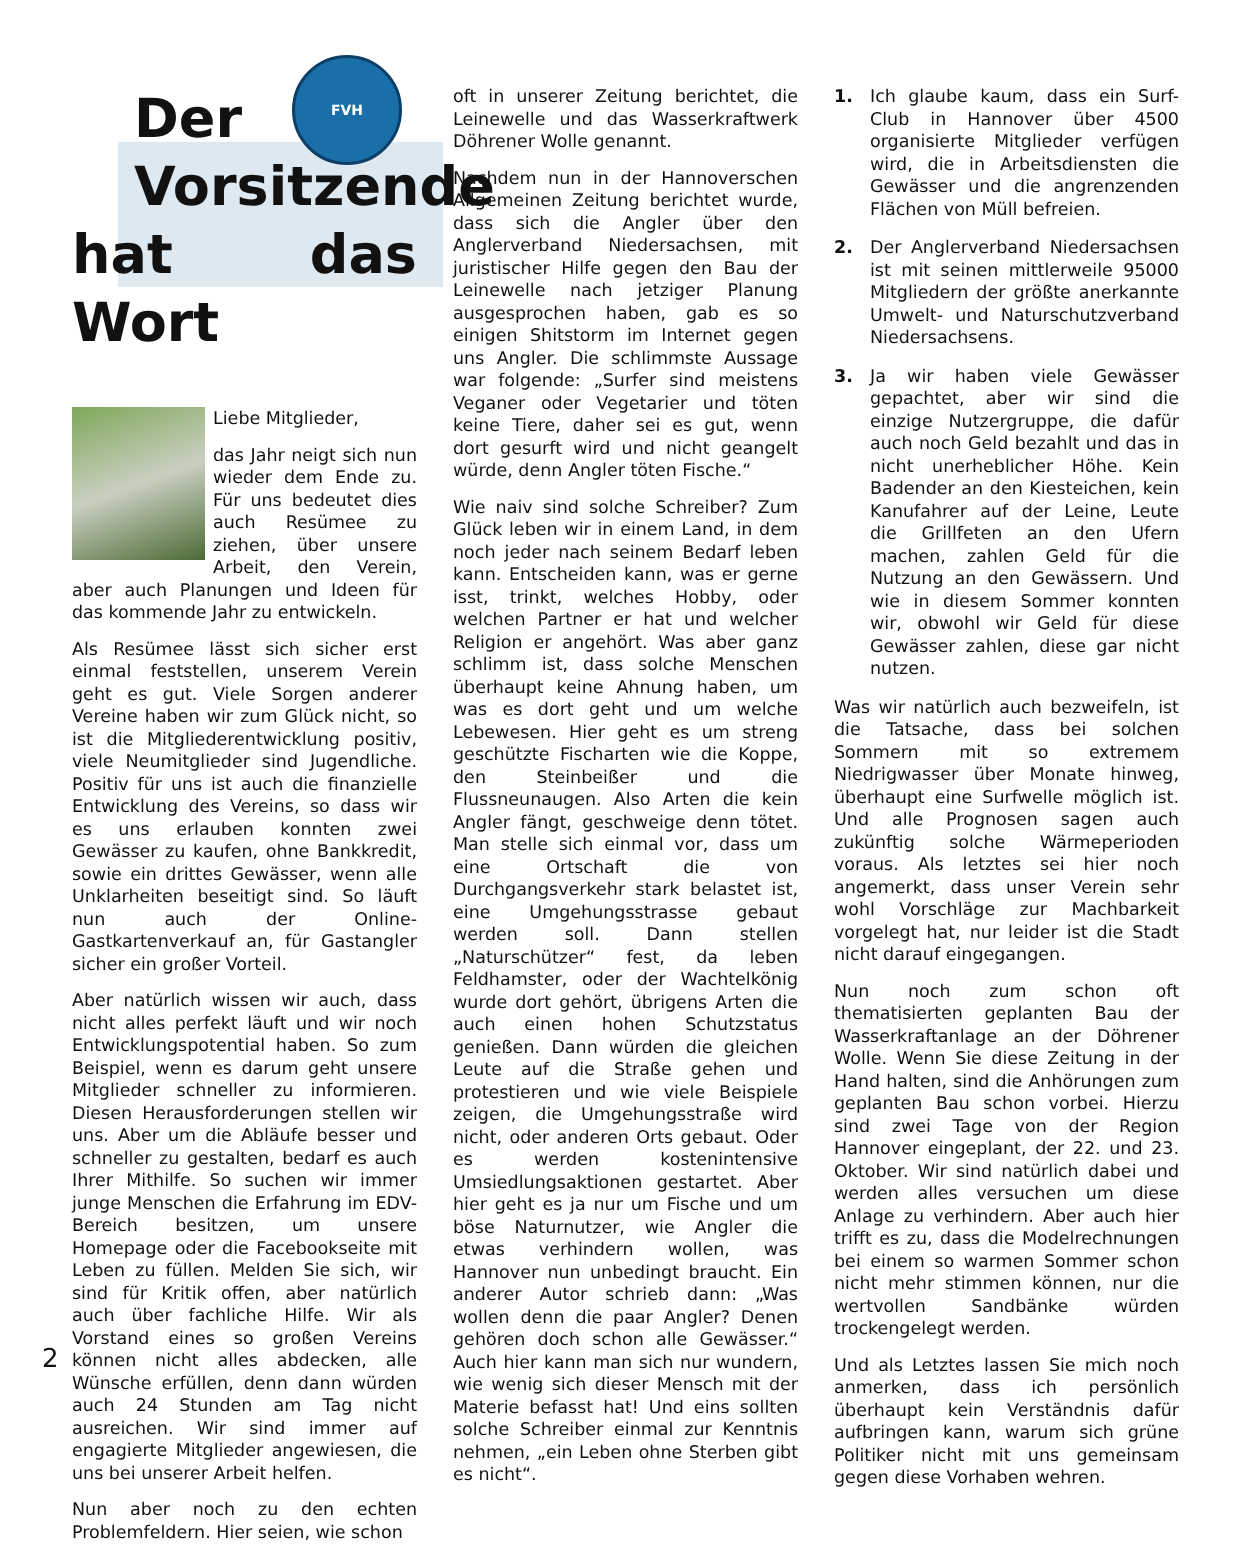FVH
Der
Vorsitzende
hat das Wort
Liebe Mitglieder,
das Jahr neigt sich nun wieder dem Ende zu. Für uns bedeutet dies auch Resümee zu ziehen, über unsere Arbeit, den Verein, aber auch Planungen und Ideen für das kommende Jahr zu entwickeln.
Als Resümee lässt sich sicher erst einmal feststellen, unserem Verein geht es gut. Viele Sorgen anderer Vereine haben wir zum Glück nicht, so ist die Mitgliederentwicklung positiv, viele Neumitglieder sind Jugendliche. Positiv für uns ist auch die finanzielle Entwicklung des Vereins, so dass wir es uns erlauben konnten zwei Gewässer zu kaufen, ohne Bankkredit, sowie ein drittes Gewässer, wenn alle Unklarheiten beseitigt sind. So läuft nun auch der Online-Gastkartenverkauf an, für Gastangler sicher ein großer Vorteil.
Aber natürlich wissen wir auch, dass nicht alles perfekt läuft und wir noch Entwicklungspotential haben. So zum Beispiel, wenn es darum geht unsere Mitglieder schneller zu informieren. Diesen Herausforderungen stellen wir uns. Aber um die Abläufe besser und schneller zu gestalten, bedarf es auch Ihrer Mithilfe. So suchen wir immer junge Menschen die Erfahrung im EDV-Bereich besitzen, um unsere Homepage oder die Facebookseite mit Leben zu füllen. Melden Sie sich, wir sind für Kritik offen, aber natürlich auch über fachliche Hilfe. Wir als Vorstand eines so großen Vereins können nicht alles abdecken, alle Wünsche erfüllen, denn dann würden auch 24 Stunden am Tag nicht ausreichen. Wir sind immer auf engagierte Mitglieder angewiesen, die uns bei unserer Arbeit helfen.
Nun aber noch zu den echten Problemfeldern. Hier seien, wie schon
oft in unserer Zeitung berichtet, die Leinewelle und das Wasserkraftwerk Döhrener Wolle genannt.
Nachdem nun in der Hannoverschen Allgemeinen Zeitung berichtet wurde, dass sich die Angler über den Anglerverband Niedersachsen, mit juristischer Hilfe gegen den Bau der Leinewelle nach jetziger Planung ausgesprochen haben, gab es so einigen Shitstorm im Internet gegen uns Angler. Die schlimmste Aussage war folgende: „Surfer sind meistens Veganer oder Vegetarier und töten keine Tiere, daher sei es gut, wenn dort gesurft wird und nicht geangelt würde, denn Angler töten Fische.“
Wie naiv sind solche Schreiber? Zum Glück leben wir in einem Land, in dem noch jeder nach seinem Bedarf leben kann. Entscheiden kann, was er gerne isst, trinkt, welches Hobby, oder welchen Partner er hat und welcher Religion er angehört. Was aber ganz schlimm ist, dass solche Menschen überhaupt keine Ahnung haben, um was es dort geht und um welche Lebewesen. Hier geht es um streng geschützte Fischarten wie die Koppe, den Steinbeißer und die Flussneunaugen. Also Arten die kein Angler fängt, geschweige denn tötet. Man stelle sich einmal vor, dass um eine Ortschaft die von Durchgangsverkehr stark belastet ist, eine Umgehungsstrasse gebaut werden soll. Dann stellen „Naturschützer“ fest, da leben Feldhamster, oder der Wachtelkönig wurde dort gehört, übrigens Arten die auch einen hohen Schutzstatus genießen. Dann würden die gleichen Leute auf die Straße gehen und protestieren und wie viele Beispiele zeigen, die Umgehungsstraße wird nicht, oder anderen Orts gebaut. Oder es werden kostenintensive Umsiedlungsaktionen gestartet. Aber hier geht es ja nur um Fische und um böse Naturnutzer, wie Angler die etwas verhindern wollen, was Hannover nun unbedingt braucht. Ein anderer Autor schrieb dann: „Was wollen denn die paar Angler? Denen gehören doch schon alle Gewässer.“ Auch hier kann man sich nur wundern, wie wenig sich dieser Mensch mit der Materie befasst hat! Und eins sollten solche Schreiber einmal zur Kenntnis nehmen, „ein Leben ohne Sterben gibt es nicht“.
1. Ich glaube kaum, dass ein Surf-Club in Hannover über 4500 organisierte Mitglieder verfügen wird, die in Arbeitsdiensten die Gewässer und die angrenzenden Flächen von Müll befreien.
2. Der Anglerverband Niedersachsen ist mit seinen mittlerweile 95000 Mitgliedern der größte anerkannte Umwelt- und Naturschutzverband Niedersachsens.
3. Ja wir haben viele Gewässer gepachtet, aber wir sind die einzige Nutzergruppe, die dafür auch noch Geld bezahlt und das in nicht unerheblicher Höhe. Kein Badender an den Kiesteichen, kein Kanufahrer auf der Leine, Leute die Grillfeten an den Ufern machen, zahlen Geld für die Nutzung an den Gewässern. Und wie in diesem Sommer konnten wir, obwohl wir Geld für diese Gewässer zahlen, diese gar nicht nutzen.
Was wir natürlich auch bezweifeln, ist die Tatsache, dass bei solchen Sommern mit so extremem Niedrigwasser über Monate hinweg, überhaupt eine Surfwelle möglich ist. Und alle Prognosen sagen auch zukünftig solche Wärmeperioden voraus. Als letztes sei hier noch angemerkt, dass unser Verein sehr wohl Vorschläge zur Machbarkeit vorgelegt hat, nur leider ist die Stadt nicht darauf eingegangen.
Nun noch zum schon oft thematisierten geplanten Bau der Wasserkraftanlage an der Döhrener Wolle. Wenn Sie diese Zeitung in der Hand halten, sind die Anhörungen zum geplanten Bau schon vorbei. Hierzu sind zwei Tage von der Region Hannover eingeplant, der 22. und 23. Oktober. Wir sind natürlich dabei und werden alles versuchen um diese Anlage zu verhindern. Aber auch hier trifft es zu, dass die Modelrechnungen bei einem so warmen Sommer schon nicht mehr stimmen können, nur die wertvollen Sandbänke würden trockengelegt werden.
Und als Letztes lassen Sie mich noch anmerken, dass ich persönlich überhaupt kein Verständnis dafür aufbringen kann, warum sich grüne Politiker nicht mit uns gemeinsam gegen diese Vorhaben wehren.
2